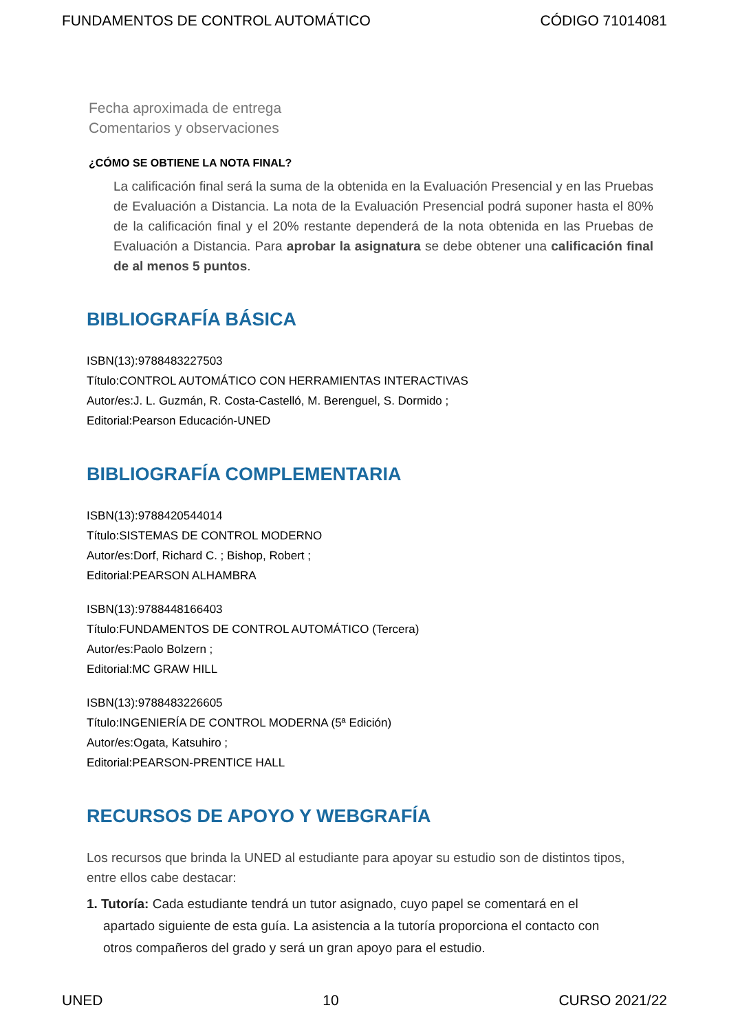FUNDAMENTOS DE CONTROL AUTOMÁTICO CÓDIGO 71014081
Fecha aproximada de entrega
Comentarios y observaciones
¿CÓMO SE OBTIENE LA NOTA FINAL?
La calificación final será la suma de la obtenida en la Evaluación Presencial y en las Pruebas de Evaluación a Distancia. La nota de la Evaluación Presencial podrá suponer hasta el 80% de la calificación final y el 20% restante dependerá de la nota obtenida en las Pruebas de Evaluación a Distancia. Para aprobar la asignatura se debe obtener una calificación final de al menos 5 puntos.
BIBLIOGRAFÍA BÁSICA
ISBN(13):9788483227503
Título:CONTROL AUTOMÁTICO CON HERRAMIENTAS INTERACTIVAS
Autor/es:J. L. Guzmán, R. Costa-Castelló, M. Berenguel, S. Dormido ;
Editorial:Pearson Educación-UNED
BIBLIOGRAFÍA COMPLEMENTARIA
ISBN(13):9788420544014
Título:SISTEMAS DE CONTROL MODERNO
Autor/es:Dorf, Richard C. ; Bishop, Robert ;
Editorial:PEARSON ALHAMBRA
ISBN(13):9788448166403
Título:FUNDAMENTOS DE CONTROL AUTOMÁTICO (Tercera)
Autor/es:Paolo Bolzern ;
Editorial:MC GRAW HILL
ISBN(13):9788483226605
Título:INGENIERÍA DE CONTROL MODERNA (5ª Edición)
Autor/es:Ogata, Katsuhiro ;
Editorial:PEARSON-PRENTICE HALL
RECURSOS DE APOYO Y WEBGRAFÍA
Los recursos que brinda la UNED al estudiante para apoyar su estudio son de distintos tipos, entre ellos cabe destacar:
1. Tutoría: Cada estudiante tendrá un tutor asignado, cuyo papel se comentará en el apartado siguiente de esta guía. La asistencia a la tutoría proporciona el contacto con otros compañeros del grado y será un gran apoyo para el estudio.
UNED 10 CURSO 2021/22